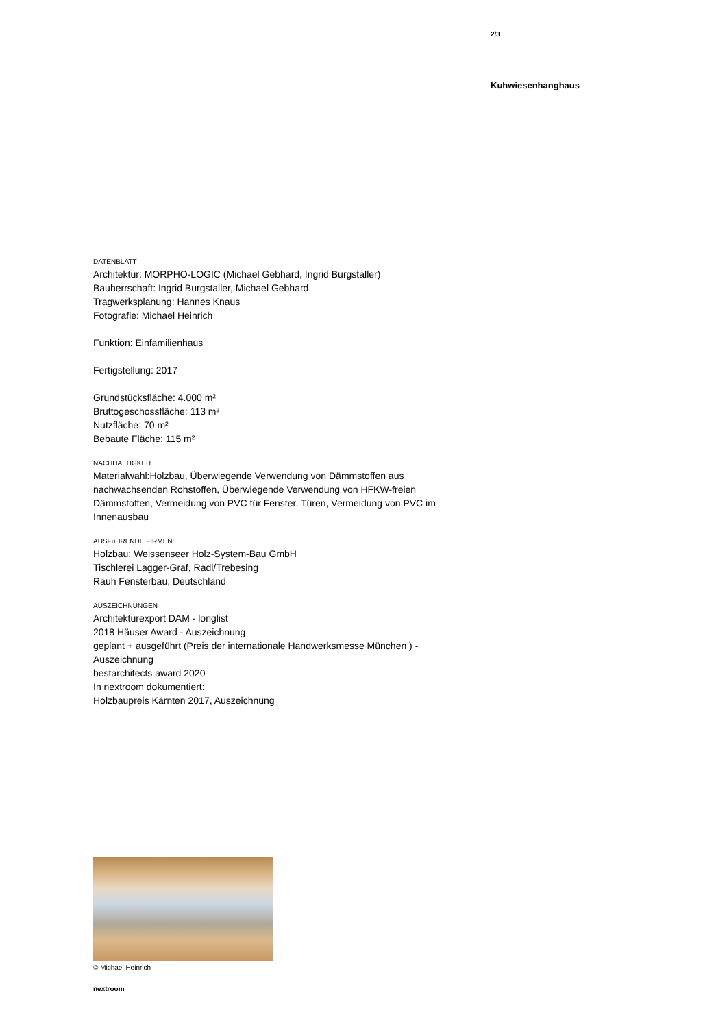2/3
Kuhwiesenhanghaus
DATENBLATT
Architektur: MORPHO-LOGIC (Michael Gebhard, Ingrid Burgstaller)
Bauherrschaft: Ingrid Burgstaller, Michael Gebhard
Tragwerksplanung: Hannes Knaus
Fotografie: Michael Heinrich
Funktion: Einfamilienhaus
Fertigstellung: 2017
Grundstücksfläche: 4.000 m²
Bruttogeschossfläche: 113 m²
Nutzfläche: 70 m²
Bebaute Fläche: 115 m²
NACHHALTIGKEIT
Materialwahl:Holzbau, Überwiegende Verwendung von Dämmstoffen aus nachwachsenden Rohstoffen, Überwiegende Verwendung von HFKW-freien Dämmstoffen, Vermeidung von PVC für Fenster, Türen, Vermeidung von PVC im Innenausbau
AUSFüHRENDE FIRMEN:
Holzbau: Weissenseer Holz-System-Bau GmbH
Tischlerei Lagger-Graf, Radl/Trebesing
Rauh Fensterbau, Deutschland
AUSZEICHNUNGEN
Architekturexport DAM - longlist
2018 Häuser Award - Auszeichnung
geplant + ausgeführt (Preis der internationale Handwerksmesse München ) - Auszeichnung
bestarchitects award 2020
In nextroom dokumentiert:
Holzbaupreis Kärnten 2017, Auszeichnung
© Michael Heinrich
nextroom